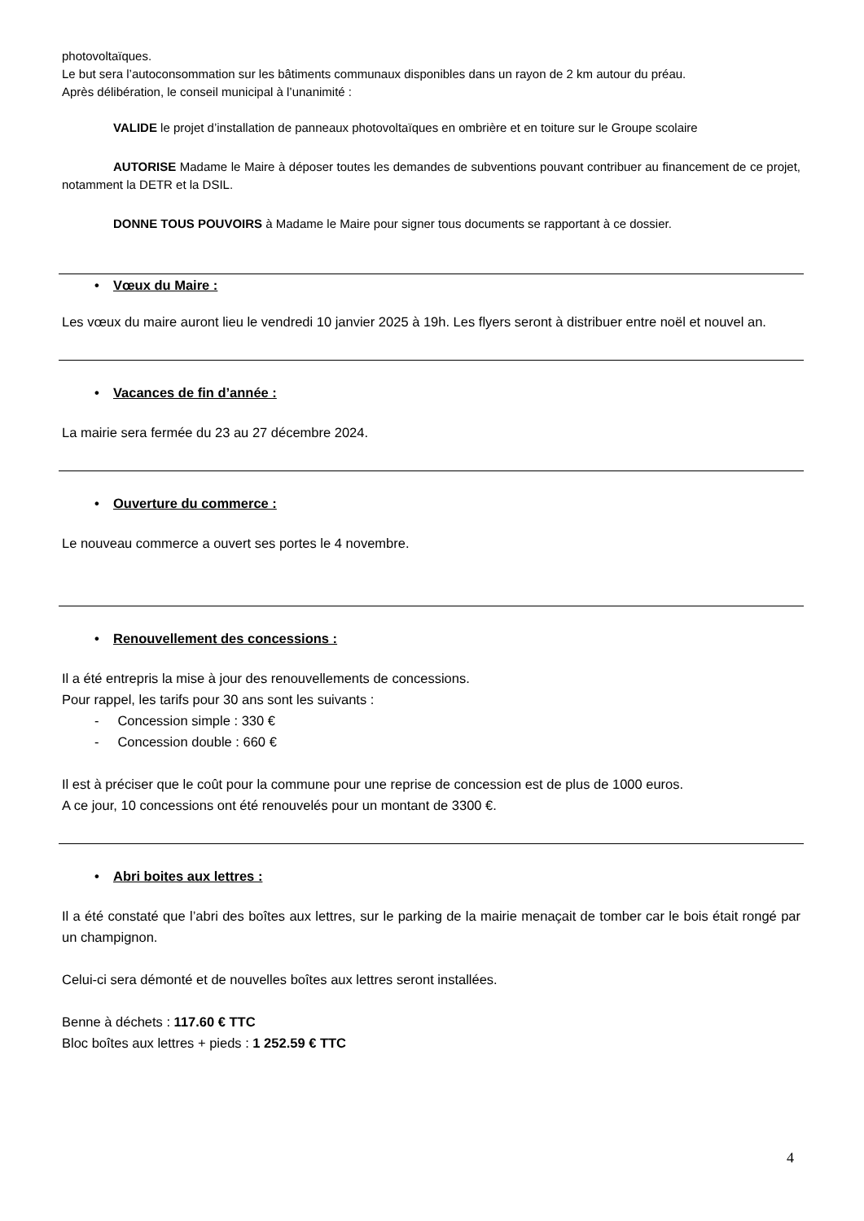photovoltaïques.
Le but sera l’autoconsommation sur les bâtiments communaux disponibles dans un rayon de 2 km autour du préau.
Après délibération, le conseil municipal à l’unanimité :
VALIDE le projet d’installation de panneaux photovoltaïques en ombrière et en toiture sur le Groupe scolaire
AUTORISE Madame le Maire à déposer toutes les demandes de subventions pouvant contribuer au financement de ce projet, notamment la DETR et la DSIL.
DONNE TOUS POUVOIRS à Madame le Maire pour signer tous documents se rapportant à ce dossier.
• Vœux du Maire :
Les vœux du maire auront lieu le vendredi 10 janvier 2025 à 19h. Les flyers seront à distribuer entre noël et nouvel an.
• Vacances de fin d’année :
La mairie sera fermée du 23 au 27 décembre 2024.
• Ouverture du commerce :
Le nouveau commerce a ouvert ses portes le 4 novembre.
• Renouvellement des concessions :
Il a été entrepris la mise à jour des renouvellements de concessions.
Pour rappel, les tarifs pour 30 ans sont les suivants :
- Concession simple : 330 €
- Concession double : 660 €
Il est à préciser que le coût pour la commune pour une reprise de concession est de plus de 1000 euros.
A ce jour, 10 concessions ont été renouvelés pour un montant de 3300 €.
• Abri boites aux lettres :
Il a été constaté que l’abri des boîtes aux lettres, sur le parking de la mairie menaçait de tomber car le bois était rongé par un champignon.
Celui-ci sera démonté et de nouvelles boîtes aux lettres seront installées.
Benne à déchets : 117.60 € TTC
Bloc boîtes aux lettres + pieds : 1 252.59 € TTC
4